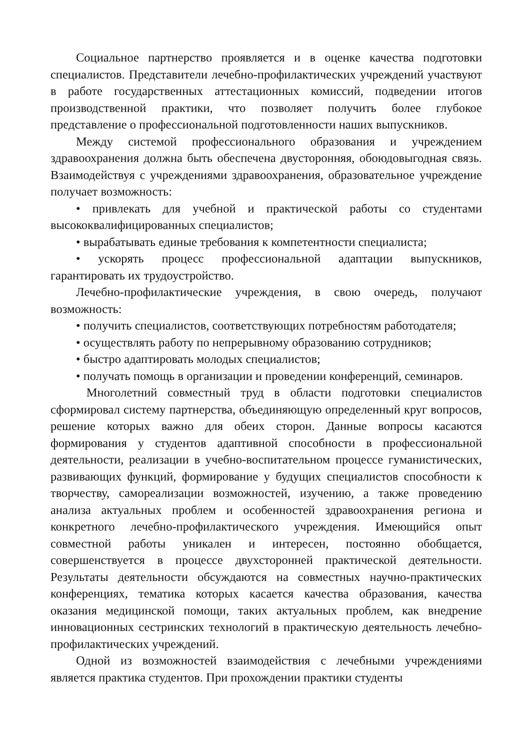Социальное партнерство проявляется и в оценке качества подготовки специалистов. Представители лечебно-профилактических учреждений участвуют в работе государственных аттестационных комиссий, подведении итогов производственной практики, что позволяет получить более глубокое представление о профессиональной подготовленности наших выпускников.
Между системой профессионального образования и учреждением здравоохранения должна быть обеспечена двусторонняя, обоюдовыгодная связь. Взаимодействуя с учреждениями здравоохранения, образовательное учреждение получает возможность:
• привлекать для учебной и практической работы со студентами высококвалифицированных специалистов;
• вырабатывать единые требования к компетентности специалиста;
• ускорять процесс профессиональной адаптации выпускников, гарантировать их трудоустройство.
Лечебно-профилактические учреждения, в свою очередь, получают возможность:
• получить специалистов, соответствующих потребностям работодателя;
• осуществлять работу по непрерывному образованию сотрудников;
• быстро адаптировать молодых специалистов;
• получать помощь в организации и проведении конференций, семинаров.
Многолетний совместный труд в области подготовки специалистов сформировал систему партнерства, объединяющую определенный круг вопросов, решение которых важно для обеих сторон. Данные вопросы касаются формирования у студентов адаптивной способности в профессиональной деятельности, реализации в учебно-воспитательном процессе гуманистических, развивающих функций, формирование у будущих специалистов способности к творчеству, самореализации возможностей, изучению, а также проведению анализа актуальных проблем и особенностей здравоохранения региона и конкретного лечебно-профилактического учреждения. Имеющийся опыт совместной работы уникален и интересен, постоянно обобщается, совершенствуется в процессе двухсторонней практической деятельности. Результаты деятельности обсуждаются на совместных научно-практических конференциях, тематика которых касается качества образования, качества оказания медицинской помощи, таких актуальных проблем, как внедрение инновационных сестринских технологий в практическую деятельность лечебно-профилактических учреждений.
Одной из возможностей взаимодействия с лечебными учреждениями является практика студентов. При прохождении практики студенты